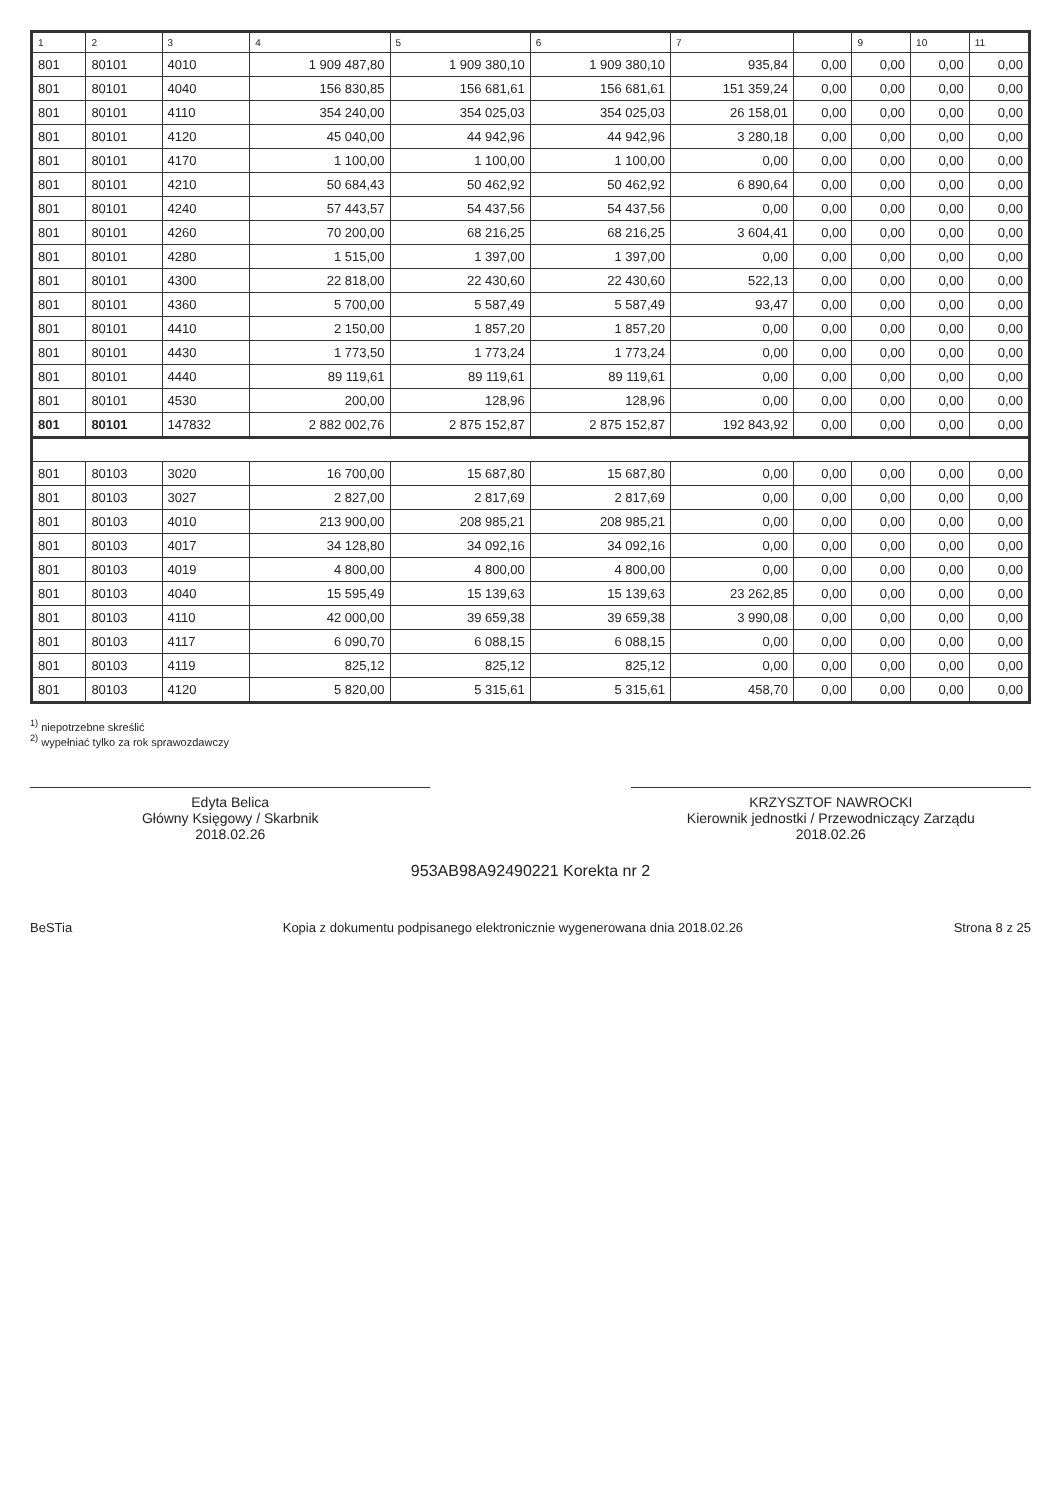| 1 | 2 | 3 | 4 | 5 | 6 | 7 | | 9 | 10 | 11 |
| --- | --- | --- | --- | --- | --- | --- | --- | --- | --- | --- |
| 801 | 80101 | 4010 | 1 909 487,80 | 1 909 380,10 | 1 909 380,10 | 935,84 | 0,00 | 0,00 | 0,00 | 0,00 |
| 801 | 80101 | 4040 | 156 830,85 | 156 681,61 | 156 681,61 | 151 359,24 | 0,00 | 0,00 | 0,00 | 0,00 |
| 801 | 80101 | 4110 | 354 240,00 | 354 025,03 | 354 025,03 | 26 158,01 | 0,00 | 0,00 | 0,00 | 0,00 |
| 801 | 80101 | 4120 | 45 040,00 | 44 942,96 | 44 942,96 | 3 280,18 | 0,00 | 0,00 | 0,00 | 0,00 |
| 801 | 80101 | 4170 | 1 100,00 | 1 100,00 | 1 100,00 | 0,00 | 0,00 | 0,00 | 0,00 | 0,00 |
| 801 | 80101 | 4210 | 50 684,43 | 50 462,92 | 50 462,92 | 6 890,64 | 0,00 | 0,00 | 0,00 | 0,00 |
| 801 | 80101 | 4240 | 57 443,57 | 54 437,56 | 54 437,56 | 0,00 | 0,00 | 0,00 | 0,00 | 0,00 |
| 801 | 80101 | 4260 | 70 200,00 | 68 216,25 | 68 216,25 | 3 604,41 | 0,00 | 0,00 | 0,00 | 0,00 |
| 801 | 80101 | 4280 | 1 515,00 | 1 397,00 | 1 397,00 | 0,00 | 0,00 | 0,00 | 0,00 | 0,00 |
| 801 | 80101 | 4300 | 22 818,00 | 22 430,60 | 22 430,60 | 522,13 | 0,00 | 0,00 | 0,00 | 0,00 |
| 801 | 80101 | 4360 | 5 700,00 | 5 587,49 | 5 587,49 | 93,47 | 0,00 | 0,00 | 0,00 | 0,00 |
| 801 | 80101 | 4410 | 2 150,00 | 1 857,20 | 1 857,20 | 0,00 | 0,00 | 0,00 | 0,00 | 0,00 |
| 801 | 80101 | 4430 | 1 773,50 | 1 773,24 | 1 773,24 | 0,00 | 0,00 | 0,00 | 0,00 | 0,00 |
| 801 | 80101 | 4440 | 89 119,61 | 89 119,61 | 89 119,61 | 0,00 | 0,00 | 0,00 | 0,00 | 0,00 |
| 801 | 80101 | 4530 | 200,00 | 128,96 | 128,96 | 0,00 | 0,00 | 0,00 | 0,00 | 0,00 |
| 801 | 80101 | 147832 | 2 882 002,76 | 2 875 152,87 | 2 875 152,87 | 192 843,92 | 0,00 | 0,00 | 0,00 | 0,00 |
| 801 | 80103 | 3020 | 16 700,00 | 15 687,80 | 15 687,80 | 0,00 | 0,00 | 0,00 | 0,00 | 0,00 |
| 801 | 80103 | 3027 | 2 827,00 | 2 817,69 | 2 817,69 | 0,00 | 0,00 | 0,00 | 0,00 | 0,00 |
| 801 | 80103 | 4010 | 213 900,00 | 208 985,21 | 208 985,21 | 0,00 | 0,00 | 0,00 | 0,00 | 0,00 |
| 801 | 80103 | 4017 | 34 128,80 | 34 092,16 | 34 092,16 | 0,00 | 0,00 | 0,00 | 0,00 | 0,00 |
| 801 | 80103 | 4019 | 4 800,00 | 4 800,00 | 4 800,00 | 0,00 | 0,00 | 0,00 | 0,00 | 0,00 |
| 801 | 80103 | 4040 | 15 595,49 | 15 139,63 | 15 139,63 | 23 262,85 | 0,00 | 0,00 | 0,00 | 0,00 |
| 801 | 80103 | 4110 | 42 000,00 | 39 659,38 | 39 659,38 | 3 990,08 | 0,00 | 0,00 | 0,00 | 0,00 |
| 801 | 80103 | 4117 | 6 090,70 | 6 088,15 | 6 088,15 | 0,00 | 0,00 | 0,00 | 0,00 | 0,00 |
| 801 | 80103 | 4119 | 825,12 | 825,12 | 825,12 | 0,00 | 0,00 | 0,00 | 0,00 | 0,00 |
| 801 | 80103 | 4120 | 5 820,00 | 5 315,61 | 5 315,61 | 458,70 | 0,00 | 0,00 | 0,00 | 0,00 |
<sup>1)</sup> niepotrzebne skreślić
<sup>2)</sup> wypełniać tylko za rok sprawozdawczy
Edyta Belica
Główny Księgowy / Skarbnik
2018.02.26
KRZYSZTOF NAWROCKI
Kierownik jednostki / Przewodniczący Zarządu
2018.02.26
953AB98A92490221 Korekta nr 2
BeSTia Kopia z dokumentu podpisanego elektronicznie wygenerowana dnia 2018.02.26 Strona 8 z 25